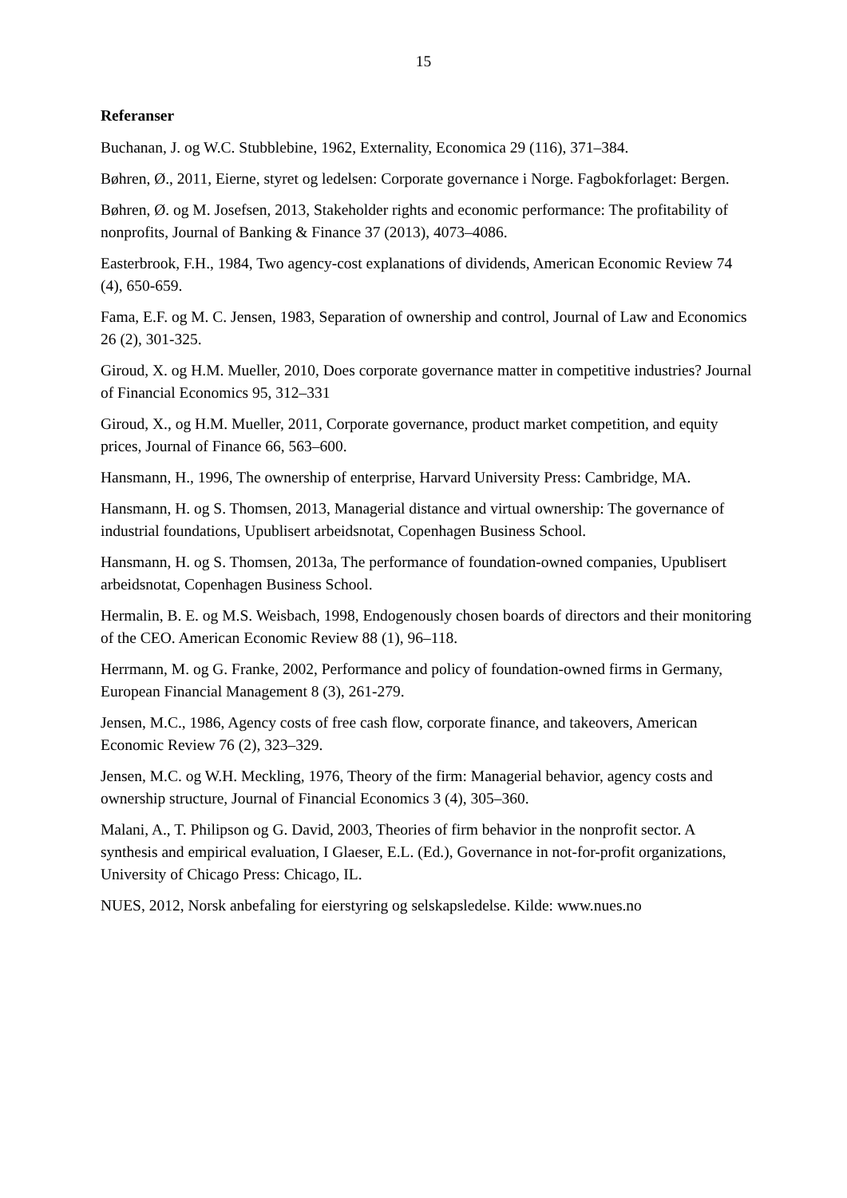15
Referanser
Buchanan, J. og W.C. Stubblebine, 1962, Externality, Economica 29 (116), 371–384.
Bøhren, Ø., 2011, Eierne, styret og ledelsen: Corporate governance i Norge. Fagbokforlaget: Bergen.
Bøhren, Ø. og M. Josefsen, 2013, Stakeholder rights and economic performance: The profitability of nonprofits, Journal of Banking & Finance 37 (2013), 4073–4086.
Easterbrook, F.H., 1984, Two agency-cost explanations of dividends, American Economic Review 74 (4), 650-659.
Fama, E.F. og M. C. Jensen, 1983, Separation of ownership and control, Journal of Law and Economics 26 (2), 301-325.
Giroud, X. og H.M. Mueller, 2010, Does corporate governance matter in competitive industries? Journal of Financial Economics 95, 312–331
Giroud, X., og H.M. Mueller, 2011, Corporate governance, product market competition, and equity prices, Journal of Finance 66, 563–600.
Hansmann, H., 1996, The ownership of enterprise, Harvard University Press: Cambridge, MA.
Hansmann, H. og S. Thomsen, 2013, Managerial distance and virtual ownership: The governance of industrial foundations, Upublisert arbeidsnotat, Copenhagen Business School.
Hansmann, H. og S. Thomsen, 2013a, The performance of foundation-owned companies, Upublisert arbeidsnotat, Copenhagen Business School.
Hermalin, B. E. og M.S. Weisbach, 1998, Endogenously chosen boards of directors and their monitoring of the CEO. American Economic Review 88 (1), 96–118.
Herrmann, M. og G. Franke, 2002, Performance and policy of foundation-owned firms in Germany, European Financial Management 8 (3), 261-279.
Jensen, M.C., 1986, Agency costs of free cash flow, corporate finance, and takeovers, American Economic Review 76 (2), 323–329.
Jensen, M.C. og W.H. Meckling, 1976, Theory of the firm: Managerial behavior, agency costs and ownership structure, Journal of Financial Economics 3 (4), 305–360.
Malani, A., T. Philipson og G. David, 2003, Theories of firm behavior in the nonprofit sector. A synthesis and empirical evaluation, I Glaeser, E.L. (Ed.), Governance in not-for-profit organizations, University of Chicago Press: Chicago, IL.
NUES, 2012, Norsk anbefaling for eierstyring og selskapsledelse. Kilde: www.nues.no